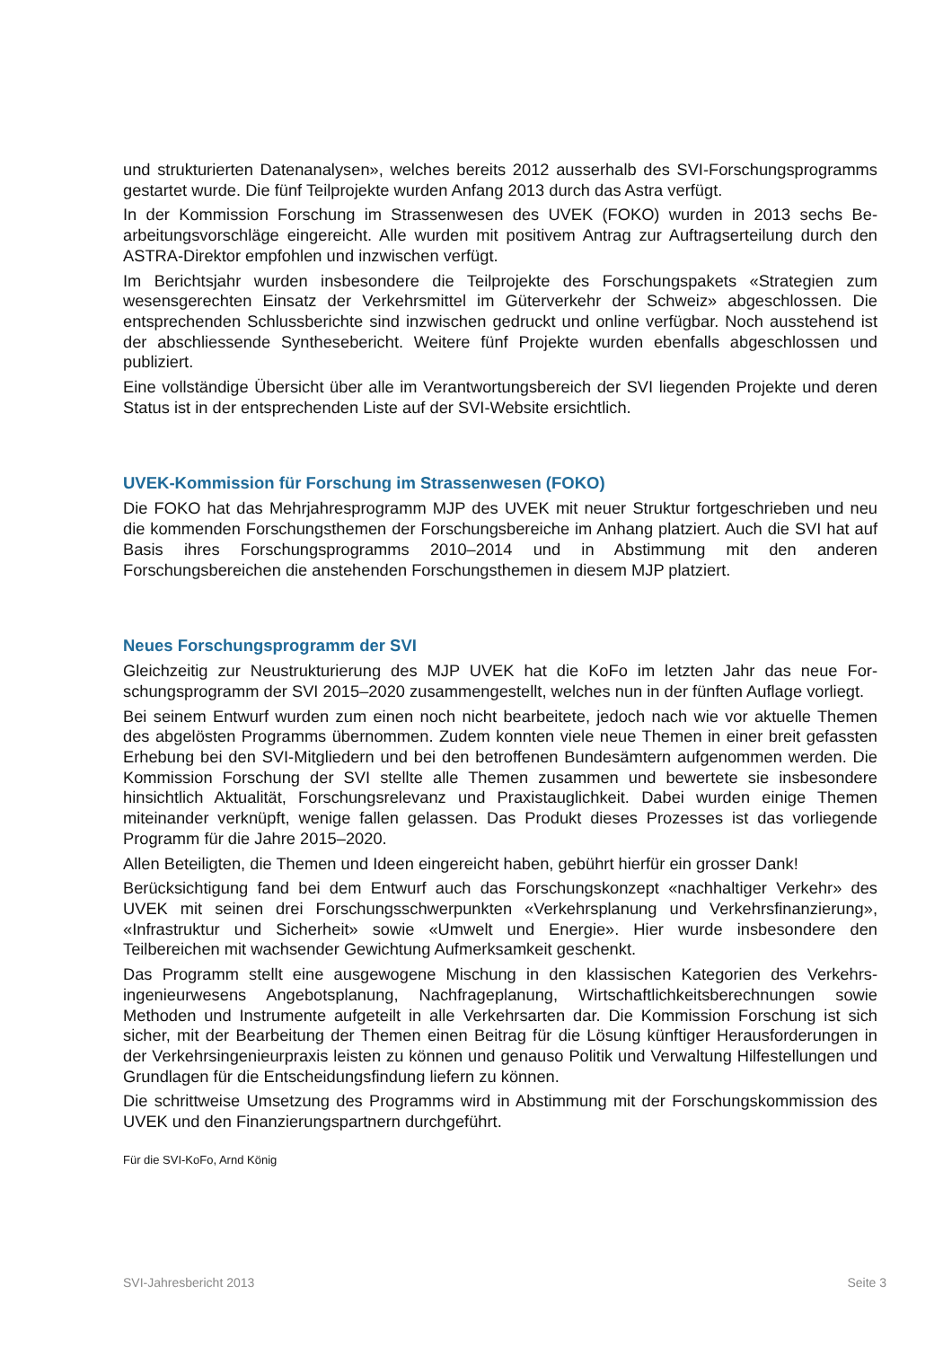und strukturierten Datenanalysen», welches bereits 2012 ausserhalb des SVI-Forschungs­programms gestartet wurde. Die fünf Teilprojekte wurden Anfang 2013 durch das Astra verfügt.
In der Kommission Forschung im Strassenwesen des UVEK (FOKO) wurden in 2013 sechs Be­arbeitungsvorschläge eingereicht. Alle wurden mit positivem Antrag zur Auftragserteilung durch den ASTRA-Direktor empfohlen und inzwischen verfügt.
Im Berichtsjahr wurden insbesondere die Teilprojekte des Forschungspakets «Strategien zum wesensgerechten Einsatz der Verkehrsmittel im Güterverkehr der Schweiz» abgeschlossen. Die entsprechenden Schlussberichte sind inzwischen gedruckt und online verfügbar. Noch ausste­hend ist der abschliessende Synthesebericht. Weitere fünf Projekte wurden ebenfalls abge­schlossen und publiziert.
Eine vollständige Übersicht über alle im Verantwortungsbereich der SVI liegenden Projekte und deren Status ist in der entsprechenden Liste auf der SVI-Website ersichtlich.
UVEK-Kommission für Forschung im Strassenwesen (FOKO)
Die FOKO hat das Mehrjahresprogramm MJP des UVEK mit neuer Struktur fortgeschrieben und neu die kommenden Forschungsthemen der Forschungsbereiche im Anhang platziert. Auch die SVI hat auf Basis ihres Forschungsprogramms 2010–2014 und in Abstimmung mit den anderen Forschungsbereichen die anstehenden Forschungsthemen in diesem MJP platziert.
Neues Forschungsprogramm der SVI
Gleichzeitig zur Neustrukturierung des MJP UVEK hat die KoFo im letzten Jahr das neue For­schungsprogramm der SVI 2015–2020 zusammengestellt, welches nun in der fünften Auflage vorliegt.
Bei seinem Entwurf wurden zum einen noch nicht bearbeitete, jedoch nach wie vor aktuelle Themen des abgelösten Programms übernommen. Zudem konnten viele neue Themen in einer breit gefassten Erhebung bei den SVI-Mitgliedern und bei den betroffenen Bundesämtern auf­genommen werden. Die Kommission Forschung der SVI stellte alle Themen zusammen und bewertete sie insbesondere hinsichtlich Aktualität, Forschungsrelevanz und Praxistauglichkeit. Dabei wurden einige Themen miteinander verknüpft, wenige fallen gelassen. Das Produkt die­ses Prozesses ist das vorliegende Programm für die Jahre 2015–2020.
Allen Beteiligten, die Themen und Ideen eingereicht haben, gebührt hierfür ein grosser Dank!
Berücksichtigung fand bei dem Entwurf auch das Forschungskonzept «nachhaltiger Verkehr» des UVEK mit seinen drei Forschungsschwerpunkten «Verkehrsplanung und Verkehrsfinanzie­rung», «Infrastruktur und Sicherheit» sowie «Umwelt und Energie». Hier wurde insbesondere den Teilbereichen mit wachsender Gewichtung Aufmerksamkeit geschenkt.
Das Programm stellt eine ausgewogene Mischung in den klassischen Kategorien des Verkehrs­ingenieurwesens Angebotsplanung, Nachfrageplanung, Wirtschaftlichkeitsberechnungen sowie Methoden und Instrumente aufgeteilt in alle Verkehrsarten dar. Die Kommission Forschung ist sich sicher, mit der Bearbeitung der Themen einen Beitrag für die Lösung künftiger Herausfor­derungen in der Verkehrsingenieurpraxis leisten zu können und genauso Politik und Verwaltung Hilfestellungen und Grundlagen für die Entscheidungsfindung liefern zu können.
Die schrittweise Umsetzung des Programms wird in Abstimmung mit der Forschungskommissi­on des UVEK und den Finanzierungspartnern durchgeführt.
Für die SVI-KoFo, Arnd König
SVI-Jahresbericht 2013 Seite 3